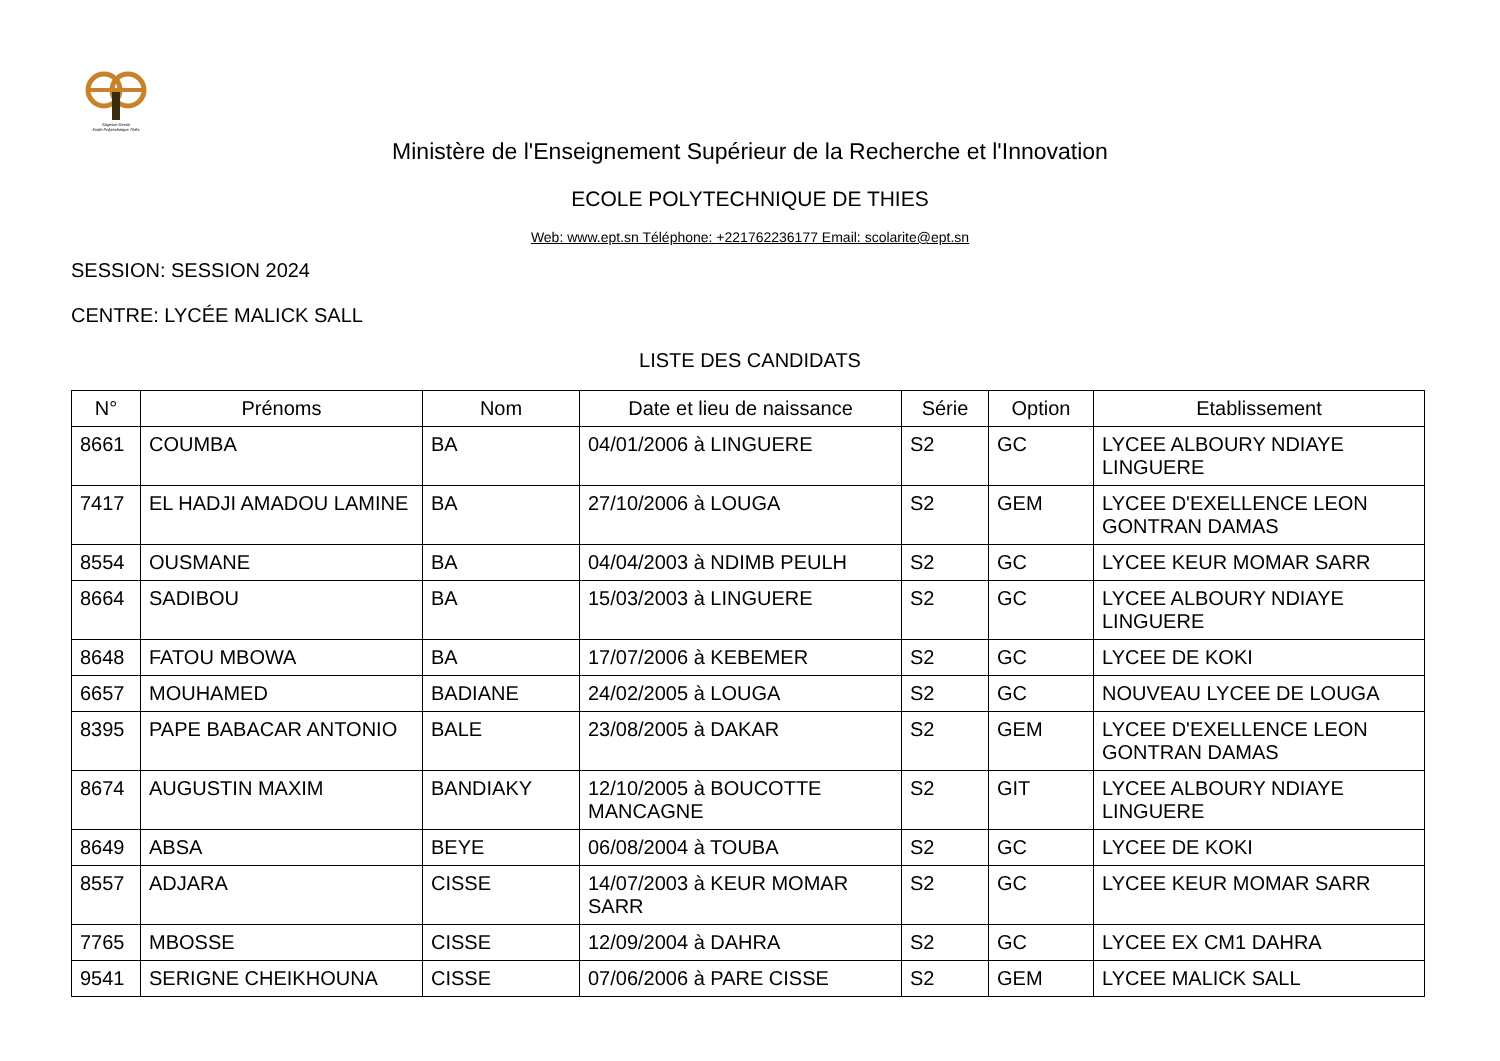Sagesse Devoir
Ecole Polytechnique Thiès
Ministère de l'Enseignement Supérieur de la Recherche et l'Innovation
ECOLE POLYTECHNIQUE DE THIES
Web: www.ept.sn Téléphone: +221762236177 Email: scolarite@ept.sn
SESSION: SESSION 2024
CENTRE: LYCÉE MALICK SALL
LISTE DES CANDIDATS
| N° | Prénoms | Nom | Date et lieu de naissance | Série | Option | Etablissement |
| --- | --- | --- | --- | --- | --- | --- |
| 8661 | COUMBA | BA | 04/01/2006 à LINGUERE | S2 | GC | LYCEE ALBOURY NDIAYE LINGUERE |
| 7417 | EL HADJI AMADOU LAMINE | BA | 27/10/2006 à LOUGA | S2 | GEM | LYCEE D'EXELLENCE LEON GONTRAN DAMAS |
| 8554 | OUSMANE | BA | 04/04/2003 à NDIMB PEULH | S2 | GC | LYCEE KEUR MOMAR SARR |
| 8664 | SADIBOU | BA | 15/03/2003 à LINGUERE | S2 | GC | LYCEE ALBOURY NDIAYE LINGUERE |
| 8648 | FATOU MBOWA | BA | 17/07/2006 à KEBEMER | S2 | GC | LYCEE DE KOKI |
| 6657 | MOUHAMED | BADIANE | 24/02/2005 à LOUGA | S2 | GC | NOUVEAU LYCEE DE LOUGA |
| 8395 | PAPE BABACAR ANTONIO | BALE | 23/08/2005 à DAKAR | S2 | GEM | LYCEE D'EXELLENCE LEON GONTRAN DAMAS |
| 8674 | AUGUSTIN MAXIM | BANDIAKY | 12/10/2005 à BOUCOTTE MANCAGNE | S2 | GIT | LYCEE ALBOURY NDIAYE LINGUERE |
| 8649 | ABSA | BEYE | 06/08/2004 à TOUBA | S2 | GC | LYCEE DE KOKI |
| 8557 | ADJARA | CISSE | 14/07/2003 à KEUR MOMAR SARR | S2 | GC | LYCEE KEUR MOMAR SARR |
| 7765 | MBOSSE | CISSE | 12/09/2004 à DAHRA | S2 | GC | LYCEE EX CM1 DAHRA |
| 9541 | SERIGNE CHEIKHOUNA | CISSE | 07/06/2006 à PARE CISSE | S2 | GEM | LYCEE MALICK SALL |